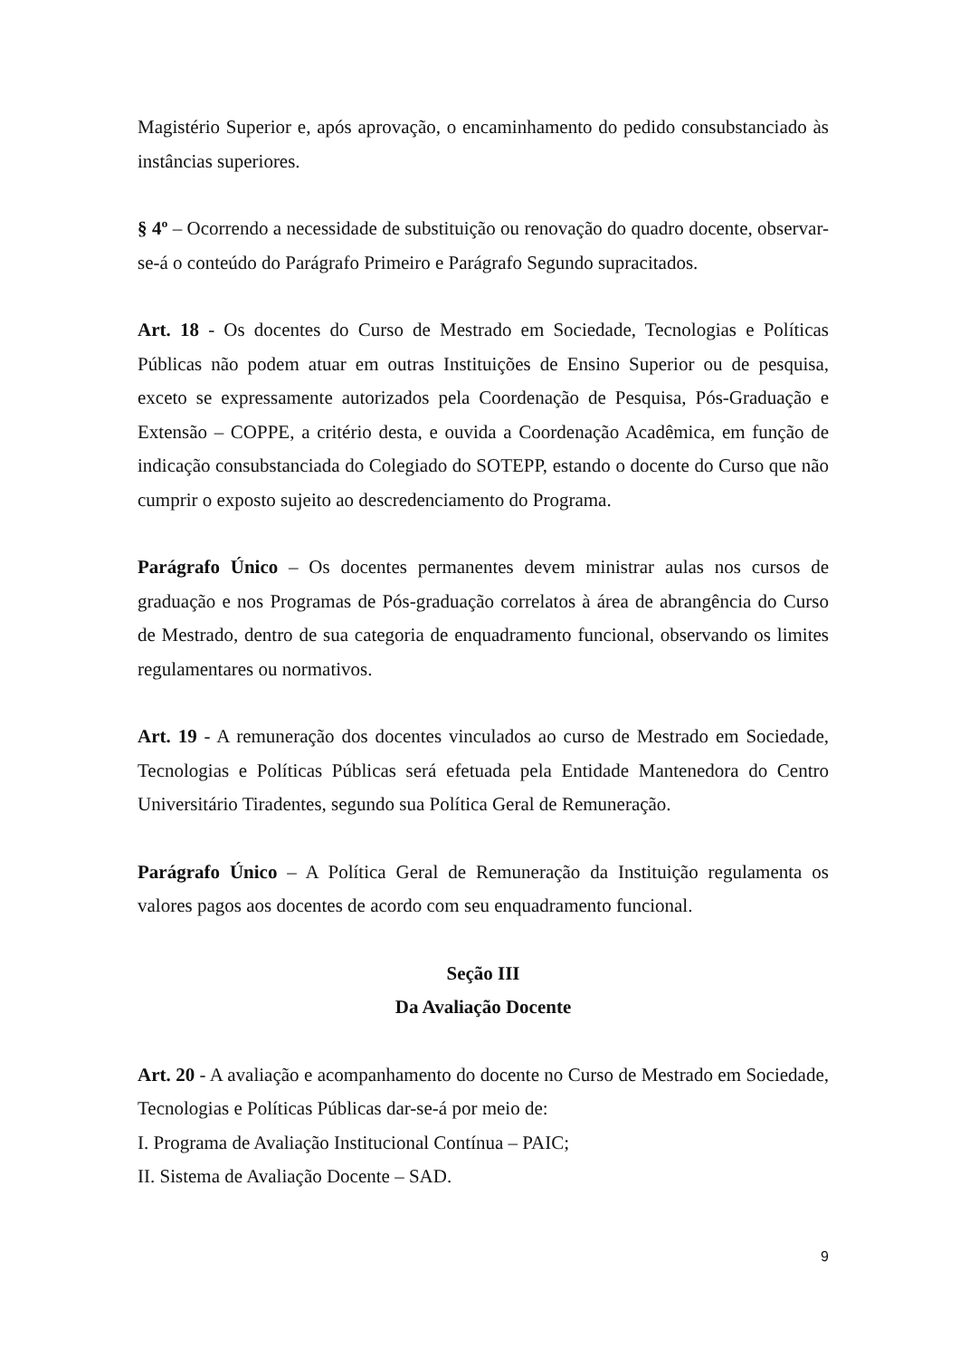Magistério Superior e, após aprovação, o encaminhamento do pedido consubstanciado às instâncias superiores.
§ 4º – Ocorrendo a necessidade de substituição ou renovação do quadro docente, observar-se-á o conteúdo do Parágrafo Primeiro e Parágrafo Segundo supracitados.
Art. 18 - Os docentes do Curso de Mestrado em Sociedade, Tecnologias e Políticas Públicas não podem atuar em outras Instituições de Ensino Superior ou de pesquisa, exceto se expressamente autorizados pela Coordenação de Pesquisa, Pós-Graduação e Extensão – COPPE, a critério desta, e ouvida a Coordenação Acadêmica, em função de indicação consubstanciada do Colegiado do SOTEPP, estando o docente do Curso que não cumprir o exposto sujeito ao descredenciamento do Programa.
Parágrafo Único – Os docentes permanentes devem ministrar aulas nos cursos de graduação e nos Programas de Pós-graduação correlatos à área de abrangência do Curso de Mestrado, dentro de sua categoria de enquadramento funcional, observando os limites regulamentares ou normativos.
Art. 19 - A remuneração dos docentes vinculados ao curso de Mestrado em Sociedade, Tecnologias e Políticas Públicas será efetuada pela Entidade Mantenedora do Centro Universitário Tiradentes, segundo sua Política Geral de Remuneração.
Parágrafo Único – A Política Geral de Remuneração da Instituição regulamenta os valores pagos aos docentes de acordo com seu enquadramento funcional.
Seção III
Da Avaliação Docente
Art. 20 - A avaliação e acompanhamento do docente no Curso de Mestrado em Sociedade, Tecnologias e Políticas Públicas dar-se-á por meio de:
I. Programa de Avaliação Institucional Contínua – PAIC;
II. Sistema de Avaliação Docente – SAD.
9